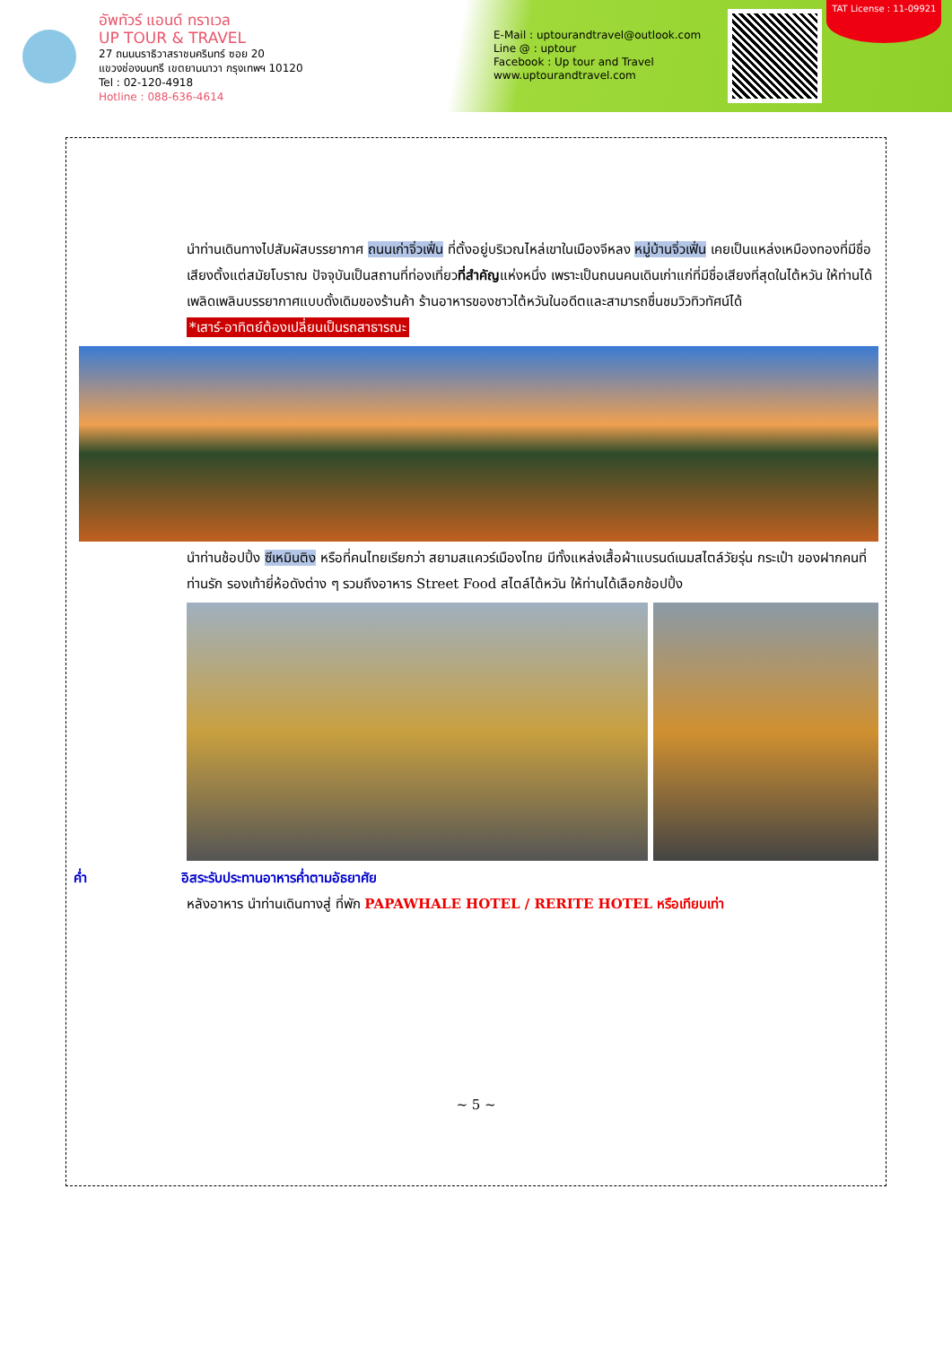อัพทัวร์ แอนด์ ทราเวล
UP TOUR & TRAVEL
27 ถนนนราธิวาสราชนครินทร์ ซอย 20
แขวงช่องนนทรี เขตยานนาวา กรุงเทพฯ 10120
Tel : 02-120-4918
Hotline : 088-636-4614
E-Mail : uptourandtravel@outlook.com
Line @ : uptour
Facebook : Up tour and Travel
www.uptourandtravel.com
TAT License : 11-09921
นำท่านเดินทางไปสัมผัสบรรยากาศ ถนนเก่าจิ่วเฟิ่น ที่ตั้งอยู่บริเวณไหล่เขาในเมืองจีหลง หมู่บ้านจิ่วเฟิ่น เคยเป็นแหล่งเหมืองทองที่มีชื่อเสียงตั้งแต่สมัยโบราณ ปัจจุบันเป็นสถานที่ท่องเที่ยวที่สำคัญแห่งหนึ่ง เพราะเป็นถนนคนเดินเก่าแก่ที่มีชื่อเสียงที่สุดในไต้หวัน ให้ท่านได้เพลิดเพลินบรรยากาศแบบดั้งเดิมของร้านค้า ร้านอาหารของชาวไต้หวันในอดีตและสามารถชื่นชมวิวทิวทัศน์ได้
*เสาร์-อาทิตย์ต้องเปลี่ยนเป็นรถสาธารณะ
นำท่านช้อปปิ้ง ซีเหมินติง หรือที่คนไทยเรียกว่า สยามสแควร์เมืองไทย มีทั้งแหล่งเสื้อผ้าแบรนด์เนมสไตล์วัยรุ่น กระเป๋า ของฝากคนที่ท่านรัก รองเท้ายี่ห้อดังต่าง ๆ รวมถึงอาหาร Street Food สไตล์ไต้หวัน ให้ท่านได้เลือกช้อปปิ้ง
ค่ำ อิสระรับประทานอาหารค่ำตามอัธยาศัย
หลังอาหาร นำท่านเดินทางสู่ ที่พัก PAPAWHALE HOTEL / RERITE HOTEL หรือเทียบเท่า
~ 5 ~